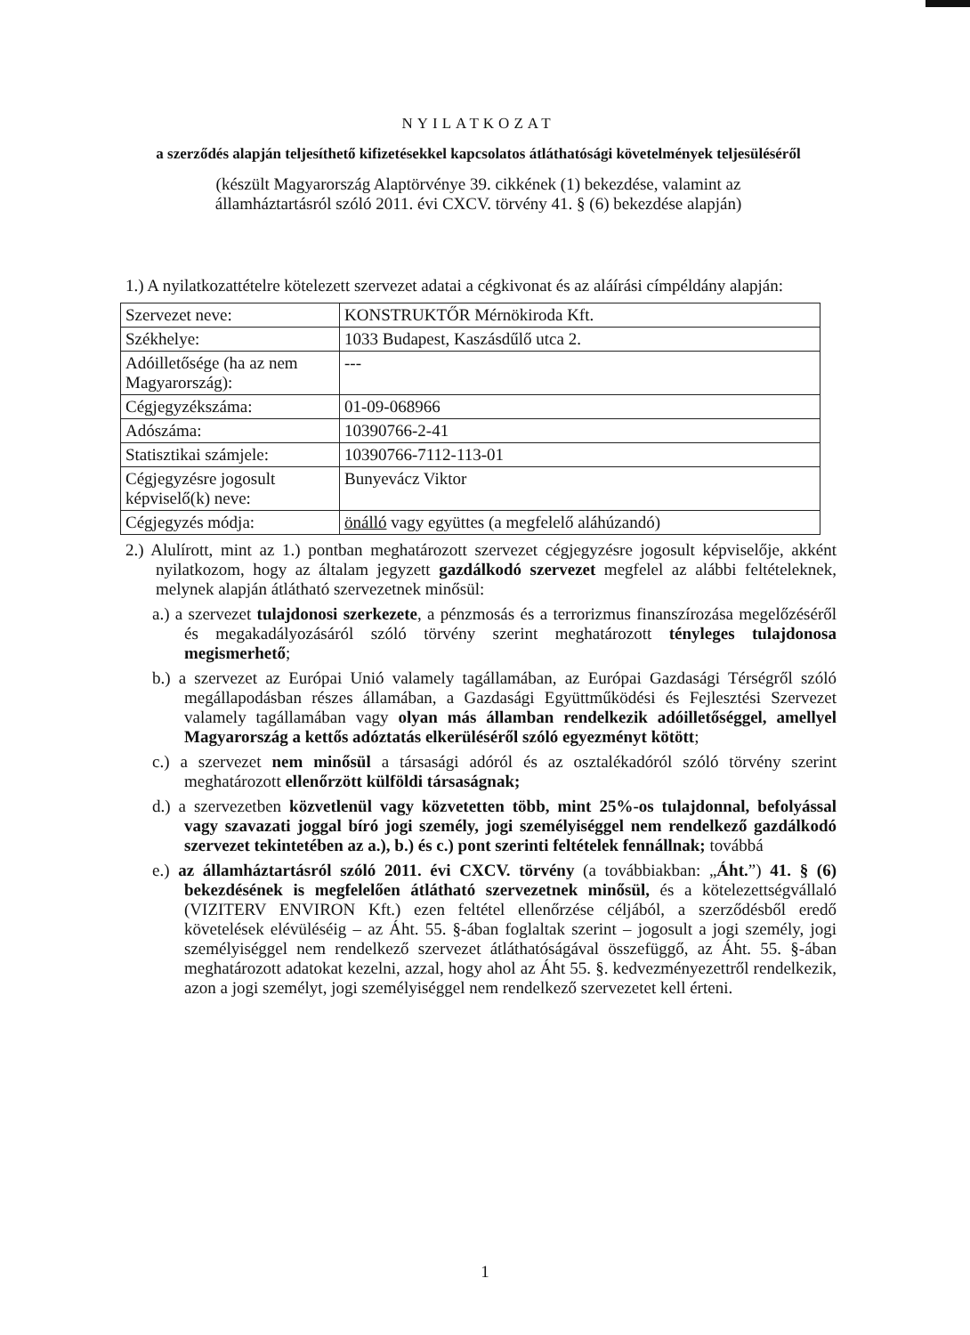NYILATKOZAT
a szerződés alapján teljesíthető kifizetésekkel kapcsolatos átláthatósági követelmények teljesüléséről
(készült Magyarország Alaptörvénye 39. cikkének (1) bekezdése, valamint az
államháztartásról szóló 2011. évi CXCV. törvény 41. § (6) bekezdése alapján)
1.) A nyilatkozattételre kötelezett szervezet adatai a cégkivonat és az aláírási címpéldány alapján:
| Szervezet neve: | KONSTRUKTŐR Mérnökiroda Kft. |
| Székhelye: | 1033 Budapest, Kaszásdűlő utca 2. |
| Adóilletősége (ha az nem Magyarország): | --- |
| Cégjegyzékszáma: | 01-09-068966 |
| Adószáma: | 10390766-2-41 |
| Statisztikai számjele: | 10390766-7112-113-01 |
| Cégjegyzésre jogosult képviselő(k) neve: | Bunyevácz Viktor |
| Cégjegyzés módja: | önálló vagy együttes (a megfelelő aláhúzandó) |
2.) Alulírott, mint az 1.) pontban meghatározott szervezet cégjegyzésre jogosult képviselője, akként nyilatkozom, hogy az általam jegyzett gazdálkodó szervezet megfelel az alábbi feltételeknek, melynek alapján átlátható szervezetnek minősül:
a.) a szervezet tulajdonosi szerkezete, a pénzmosás és a terrorizmus finanszírozása megelőzéséről és megakadályozásáról szóló törvény szerint meghatározott tényleges tulajdonosa megismerhető;
b.) a szervezet az Európai Unió valamely tagállamában, az Európai Gazdasági Térségről szóló megállapodásban részes államában, a Gazdasági Együttműködési és Fejlesztési Szervezet valamely tagállamában vagy olyan más államban rendelkezik adóilletőséggel, amellyel Magyarország a kettős adóztatás elkerüléséről szóló egyezményt kötött;
c.) a szervezet nem minősül a társasági adóról és az osztalékadóról szóló törvény szerint meghatározott ellenőrzött külföldi társaságnak;
d.) a szervezetben közvetlenül vagy közvetetten több, mint 25%-os tulajdonnal, befolyással vagy szavazati joggal bíró jogi személy, jogi személyiséggel nem rendelkező gazdálkodó szervezet tekintetében az a.), b.) és c.) pont szerinti feltételek fennállnak; továbbá
e.) az államháztartásról szóló 2011. évi CXCV. törvény (a továbbiakban: „Áht.”) 41. § (6) bekezdésének is megfelelően átlátható szervezetnek minősül, és a kötelezettségvállaló (VIZITERV ENVIRON Kft.) ezen feltétel ellenőrzése céljából, a szerződésből eredő követelések elévüléséig – az Áht. 55. §-ában foglaltak szerint – jogosult a jogi személy, jogi személyiséggel nem rendelkező szervezet átláthatóságával összefüggő, az Áht. 55. §-ában meghatározott adatokat kezelni, azzal, hogy ahol az Áht 55. §. kedvezményezettről rendelkezik, azon a jogi személyt, jogi személyiséggel nem rendelkező szervezetet kell érteni.
1